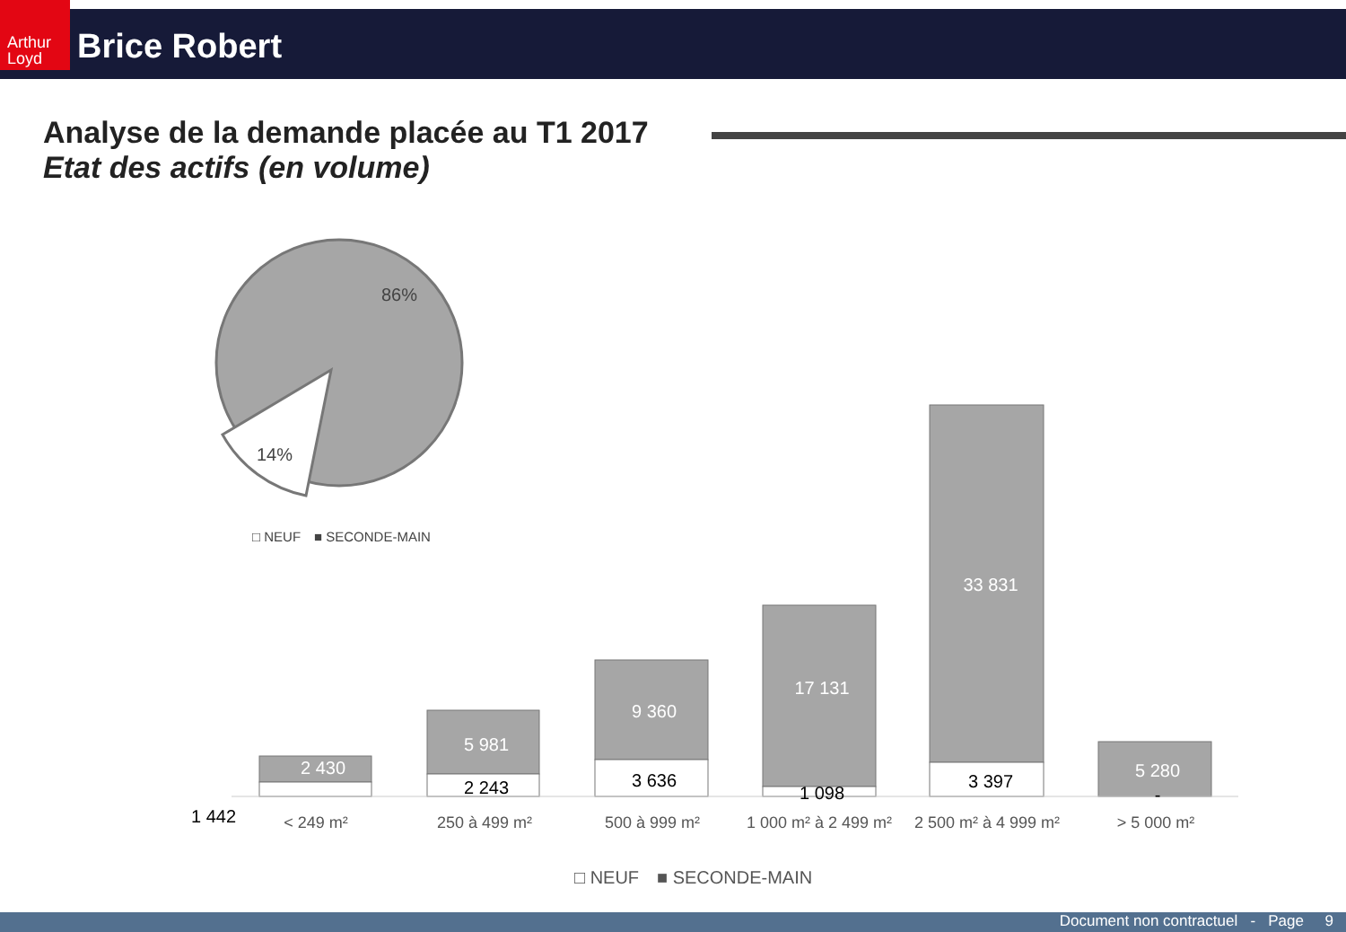Arthur Loyd
Brice Robert
Analyse de la demande placée au T1 2017
Etat des actifs (en volume)
86%
14%
□ NEUF
■ SECONDE-MAIN
2 430
5 981
9 360
17 131
33 831
5 280
2 243
3 636
1 098
3 397
1 442
-
< 249 m²
250 à 499 m²
500 à 999 m²
1 000 m² à 2 499 m²
2 500 m² à 4 999 m²
> 5 000 m²
□ NEUF
■ SECONDE-MAIN
Document non contractuel - Page 9